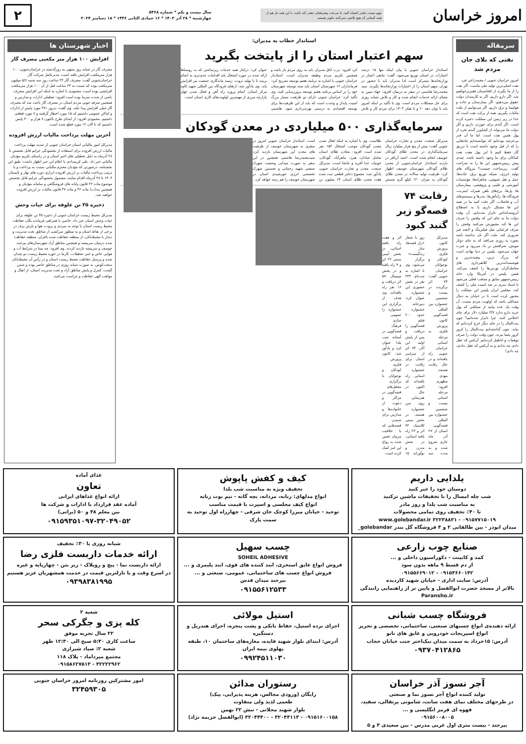امروز خراسان
مهم نیست چقدر اشتباه کنید، یا سرعت پیشرفتتان چقدر کند باشد، با این همه باز هم از همه کسانی که هیچ تلاشی نمی‌کنند جلوتر هستید.
سال بیست و یکم * شماره ۵۴۶۸
چهارشنبه * ۲۸ آذر ۱۴۰۳ * ۱۶ جمادی الثانی ۱۴۴۶ * ۱۸ دسامبر ۲۰۲۴
۲
اخبار شهرستان ها
افزایش ۱۰۰ هزار متر مکعبی مصرف گاز
مصرف گاز در شبانه روز منتهی به روزگذشته در خراسان‌جنوبی ۱۰۰ هزار مترمکعب افزایش یافته است. مدیرعامل شرکت گاز خراسان‌جنوبی گفت: مصرف گاز ۲۴ ساعت روز سه شنبه ۵/۶ میلیون مترمکعب بوده که نسبت به ۲۴ ساعت قبل از آن ۱۰۰ هزار مترمکعب افزایشی بوده است. محمودی با اشاره به اینکه این افزایش مصرف ناشی از شدت سرما بوده است افزود: تعطیلی ادارات و مدارس و همچنین صرفه جویی مردم استان در مصرف گاز باعث شد که مصرف گاز خیلی افزایش پیدا نکند. وی گفت: دیروز ۴۷۱ مورد پایش از ادارات و اماکن عمومی داشتیم که ۱۵ مورد اخطار گرفتند و ۷ مورد قطعی داشتیم. محمودی افزود: از ابتدای طرح تاکنون ۸ هزار و ۳۰۰ پایش داشتیم که تا الان ۱۲ مورد قطع شده است.
آخرین مهلت پرداخت مالیات ارزش افزوده
مدیرکل امور مالیاتی استان خراسان جنوبی از تمدید مهلت پرداخت مالیات ارزش افزوده برای استفاده از بخشودگی جرایم قابل بخشش تا ۲۸ آذرماه به دلیل تعطیلی های اخیر استان و در راستای تکریم مؤدیان مالیاتی خبر داد. علی کریمدادی با اعلام این خبر اظهار داشت: طبق این بخشنامه، درصورتی که مؤدیان محترم مالیاتی نسبت به پرداخت و یا ترتیب پرداخت مالیات بر ارزش افزوده ابرازی دوره های بهار و تابستان ۱۴۰۳ تا ۲۸ آذرماه اقدام نمایند، مشمول بخشودگی جرایم قابل بخشش موضوع ماده ۲۲ قانون پایانه های فروشگاهی و سامانه مؤدیان و همچنین بند(ب) ماده ۳۶ و ماده ۳۷ قانون مالیات بر ارزش افزوده خواهند شد.
ذخیره ۳۵ تن علوفه برای حیات وحش
مدیرکل محیط زیست خراسان جنوبی از ذخیره ۳۵ تن علوفه برای حیات وحش استان خبر داد. حاتمی با همراهی فرمانده یگان حفاظت محیط زیست استان با توجه به سردی و برودت هوا و بارش برف در برخی از نقاط استان و به منظور سرکشی از مناطق تحت مدیریت و دیدار با محیط‌بانان، از منطقه حفاظت شده باقران، منطقه حفاظت شده درمیان سربیشه و همچنین مناطق آزاد شهرستان‌های بیرجند، خوسف و سربیشه بازدید کردند. وی افزود: چه بسا در شرایط آب و هوایی خاص و حتی تعطیلات، کارما در حوزه محیط زیست دو چندان شده و پرسنل حفاظت محیط زیست استان و در رأس آن محیط‌بانان سخت‌کوش، به صورت شبانه روزی در مناطق حاضر بوده و ضمن گشت، کنترل و پایش مناطق آزاد و تحت مدیریت استان، از انفال و مواهب الهی حفاظت و حراست می‌کنند.
استاندار خطاب به مدیران:
سهم اعتبار استان را از پایتخت بگیرید
استاندار خراسان جنوبی با بیان اینکه تنها ۱۵ درصد اعتبارات در استان توزیع می‌شود، گفت: مابقی اعتبار در وزارتخانه‌ها متمرکز است لذا مدیران باید با حضور در تهران سهم استان را از اعتبارات وزارتخانه‌ها بگیرند. سید محمدرضا هاشمی در سفر به درمیان افزود: جهاد تبیین به معنای ارائه خدمات انجام شده و کار و تلاش شبانه روزی برای حل مشکلات مردم است. وی با تأکید بر اینکه امروز باید با توان دهه ۶۰ و با تفکر ۱۴۰۳ برای مردم کار و تلاش کرد افزود: درب اتاق مدیران باید به روی مردم باز باشد و همچنین تکریم مردم وظیفه مدیران است. استاندار خراسان جنوبی با اشاره به برنامه هفتم توسعه تصریح کرد: فرمانداران ۱۲ شهرستان استان باید سند توسعه شهرستان خود را بر اساس برنامه هفتم توسعه بروزرسانی کنند. وی تأکید کرد: خراسان جنوبی دارای دو ظرفیت بسیار بزرگ امنیت پایدار و وحدت است که باید از این ظرفیت‌ها برای توسعه اقتصادی به درستی بهره‌برداری شود. هاشمی عنوان کرد: درکنار همه خدمات زیرساختی که به روستاها ارائه شده در حوزه اشتغال باید اقدامات جدی‌تری به انجام برسد تا با تولید ثروت، زمینه ماندگاری جمعیت نیز افزایش یابد. وی یادآور شد: ارتقای فرودگاه بین المللی شهید کاوه مرکز استان، اتمام پروژه راه آهن و فعال شدن چهار بازارچه مرزی از مهمترین اولویت‌های کاری استان است.
سرمایه‌گذاری ۵۰۰ میلیاردی در معدن گودکان
مدیرکل صنعت، معدن و تجارت خراسان جنوبی گفت: بیش از پنج هزار میلیارد ریال سرمایه‌گذاری در معدن طلای گودکان خوسف انجام شده است. احمد آریافر در بازدید استاندار خراسان‌جنوبی از معدن طلای گودکان شهرستان خوسف اظهار کرد: ظرفیت تولید سالانه در معدن طلای گودکان به میزان ۱۲۰ کیلو گرم شمش طلاست. وی با اشاره به اینکه فعال شدن معدن گودکان موجب اشتغال ۱۵۳ نفر شده است افزود: معادن طلای استان شامل شادان، هیرد، ماهرآباد، گودکان، خونیک، خدا آفرید و جانجا است. مدیرکل صنعت، معدن و تجارت خراسان جنوبی یادآور شد: مجموع ذخایر قطعی ثبت شده هفت معدن طلای استان ۶۴ میلیون تن است. استاندار خراسان جنوبی امروز در سفری به شهرستان خوسف از ظرفیت های معدن این شهرستان بازدید کرد. سیدمحمدرضا هاشمی همچنین در این سفر به صورت میدانی وضعیت شهرک صنعتی شهید رحمانی و نخستین شهرک تخصصی انرژی خورشیدی استان در شهرستان خوسف را هم رصد خواهد کرد.
رقابت ۷۴ قصه‌گو زیر گنبد کبود
مدیرکل کانون پرورش فکری کودکان و نوجوانان خراسان جنوبی گفت: ۷۴ اثر برگزیده در بیست و ششمین جشنواره بین المللی قصه‌گویی کانون پرورش فکری به مرحله استانی خراسان جنوبی راه یافته‌اند و در حال رقابت هستند. مهدی مظهری افزود: مرحله استانی بیست و ششمین جشنواره بین المللی قصه‌گویی استان از ۲۷ آذر ماه جاری شروع شده و به مدت سه روز با شعار «راز قصه‌ها، ساز زندگیست» برگزار می‌شود. وی با اشاره به ثبت‌نام ۲۴۳ نفر در بخش حضوری این جشنواره عنوان کرد: دبیرخانه جشنواره حدود ۲۰۰ فیلم قصه‌گویی را دریافت و پس از پایش اولیه این آثار، ۷۴ اثر از سراسر استان برای رقابت در جشنواره استانی راه یافته‌اند که اکنون در حال هنرنمایی روی سن جشنواره هستند. در بخش سنتی کلاسیک ۹۲ اثر و ۲۴ راه یافته استانی، در بخش مدرن و نوآورانه ۱۵ اثر و هفت راه یافته استانی، در بخش آیینی سنتی ۲۲ اثر و ۹ راه یافته و در بخش مینیمال ۵۷ اثر دریافت و ۱۶ نفر راه یافته‌اند. وی هدف از برگزاری این جشنواره را عمومی سازی فرهنگ قصه‌گویی در آستانه شب یلدا عنوان کرد و یادآور شد: کانون پرورش فکری کودکان و نوجوانان با برگزاری محفل‌های قصه‌گویی در مراکز و دعوت از خانواده‌ها و مدارس برای شنیدن قصه‌هایی که با خلاقیت مربیان عجین شده به رواج این امر کمک کرده است.
سرمقاله
نفتی که بلای جان مردم شد
امروز خراسان جنوبی / محمدراعی فرد
نفت اصلی‌ترین تولید ملی ماست. اگر نفت را از ما بگیرند از افغانستان فقیرترخواهیم شد. اگر دارو داریم، اگر به کارمندان دولت حقوق می‌دهیم، اگر بیمارستان و جاده و هواپیما و برق داریم، اگر می‌توانیم از ملت مالیات بگیریم، همه از برکت نفت است که خدا در زیر زمین این مملکت ذخیره کرده است. اگر گندم برای خوردن داریم و اگر دولت ما می‌تواند از کشاورز گندم بخرد از پول همین نفت است. اما ما آن قدر بی‌عرضه بوده‌ایم که نتوانسته‌ایم چاه‌هایی را که از قبل وجود داشته است با تزریق گاز حفظ کنیم تا این پول مفت نفت کماکان برای ما وجود داشته باشد. چندی پیش رییس‌جمهور این ها را به صراحت گفت. زیرساخت چیست؟ نیروگاه های تولید انرژی، شبکه توزیع برق، جاده‌ها، حمل و نقل عمومی، شاهراه‌ها، مؤسسات آموزشی و علمی و پژوهشی، بیمارستان ها، پل‌ها، برج‌های تلفن همراه، اینترنت، فرودگاه ها، راه‌آهن‌ها، بندرها و سیستم‌های آب و فاضلاب. اگر دقت کنید ما در همه این ها مشکل داریم یا به اصطلاح آبرومندانه‌اش ناتراز شده‌ایم. آن وقت دولت ما به جای این که وقتش را صرف این ها کند مجبورش می‌کنند وقتش را صرف فرعیاتی مثل فیلترینگ و لایحه غیر ضروری کند. ملت اگر نان نداشته باشد بخورد به روزی می‌افتد که به جای دوتار مویش، شرافتش بر باد می‌رود و عبرت جهان می‌شود. پلیس در دنیا نهادی است که بزرگ ترین، پیچیده‌ترین و هوشمندانه‌ترین کلاهبرداری های معامله‌گران بورس‌ها را کشف می‌کند. همین پلیس در آمریکا وارد خانه رییس‌جمهور سابق و منتخب فعلی می‌شود تا اسناد سری بر ضد امنیت ملی را کشف کند. مجلس ایران پلیس این مملکت را مجبور کرده است تا در خیابان به دنبال مسائلی باشد که اولویت مردم نیست. آن وقت یک عده بیایند از مملکتی که پول خرید دارو ندارد ۳/۷ میلیارد دلار برای چای اختلاس کنند. چرا ناتراز شده‌ایم؟ چون بیت‌المال را در جای دیگر خرج کرده‌ایم که نباید، چون گذاشته‌ایم بیت‌المال را کرور کرور یغما ببرند. چون وقت دولت را صرف توهمات و اباطیل کرده‌ایم. آن‌کس که عقل دادی چه ندادی و به آن‌کس که عقل ندادی، چه دادی!
غذای آماده
تعاون
ارائه انواع غذاهای ایرانی
آماده عقد قرارداد با ادارات و شرکت ها
بین معلم ۴۸ و ۵۰ (براتی)
۰۹۱۵۹۳۵۱۰۹۷-۳۲۰۴۹۰۵۲
کیف و کفش پاپوش
تخفیف ویژه به مناسبت شب یلدا
انواع مدلهای: زنانه، مردانه، بچه گانه - نیم بوت زنانه
انواع کیف مجلسی و اسپرت با قیمت مناسب
توحید - خیابان میرزا کوچک خان شرقی - چهارراه اول توحید به سمت پارک
یلدایی داریم
دوستان خود را خبر کنید
شب چله امسال را با تخفیفات ماشین ترکنید
به مناسبت شب یلدا و روز مادر
تا ۴۰٪ تخفیف روی تمامی محصولات
۰۹۱۵۷۷۱۵۰۱۹ - ۳۲۲۳۸۸۳۱ www.golebandar.ir
میدان ابوذر - بین طالقانی ۲ و ۴ فروشگاه گل بندر golebandar_
شبانه روزی با ۳۰٪ تخفیف
ارائه خدمات داربست فلزی رضا
ارائه داربست نما - پیچ و روپلاک - زیر بتن - چهارپایه و غیره
در اسرع وقت و با نازلترین قیمت در خدمت همشهریان عزیز هستیم
۰۹۳۹۸۳۸۱۹۹۵
چسب سهیل
SOHEIL ADHESIVE
فروش انواع عایق استخری، ابند کننده های قوی، ابند پلیمری و ...
فروش انواع چسب های ساختمانی، عمومی، صنعتی و ...
بیرجند میدان قدس
۰۹۱۵۵۶۱۲۵۳۳
صنایع چوب زارعی
کمد و کابینت - دکوراسیون داخلی و ...
از دم قسط ۹ ماهه بدون سود
۰۹۱۵۳۶۶۰۱۴۲ - ۰۹۱۵۵۶۶۹۰۱۲
آدرس: سایت اداری - خیابان شهید کاردیده
بالاتر از مسجد حضرت ابوالفضل و پایین تر از راهنمایی رانندگی
Paransho.ir
فروشگاه چسب شبانی
ارائه دهنده‌ی انواع چسبهای صنعتی، ساختمانی، تخصصی و تحریر
انواع اسپریجات خودرویی و عایق های نانو
آدرس: ۱۵خرداد به سمت میدان نیک‌اختر جنب خیابان حجاب
۰۹۳۷۰۴۱۲۸۶۵
استیل مولائی
اجرای نرده استیل، حفاظ بانکی و پشت پنجره، اجرای هندریل و دستگیره
آدرس: ابتدای بلوار شهید فایده، مغازه‌های ساختمان ۱۰، طبقه پهلوی بیمه ایران
۰۹۹۲۴۵۱۱۰۳۰
شعبه ۲
کله پزی و جگرکی سحر
۲۲ سال تجربه موفق
ساعت کاری ۵:۳۰ صبح الی ۱۲:۳۰ ظهر
شعبه ۲: صیاد شیرازی
مجتمع میرداماد - پلاک ۱۱۸
۳۲۲۲۲۹۶۲ - ۰۹۱۵۸۶۲۷۵۱۳
آجر نسوز آذر خراسان
تولید کننده انواع آجر نسوز نما و صنعتی
در طرحهای مختلف نمای هفت سانت، شاموتی پرتقالی، سفید، قهوه ای قرمز انگلیسی و ...
۰۹۱۵۶۰۰۸۰۰۵
بیرجند - بیست متری اول غربی مدرس - بین سعیدی ۳ و ۵
رستوران مدائن
رایگان (ورودی مجالس، هزینه پذیرایی، پیک)
طعمی لذیذ ولی متفاوت
بلوار شهید محلاتی - نبش ۲۲ بهمن
۰۹۱۵۱۶۰۰۱۵۸ - ۳۲۰۴۴۱۱۳ - ۳۲۰۴۴۴۰۰ (ابوالفضل خزیمه نژاد)
امور مشترکین روزنامه امروز خراسان جنوبی
۳۲۴۵۹۳۰۵